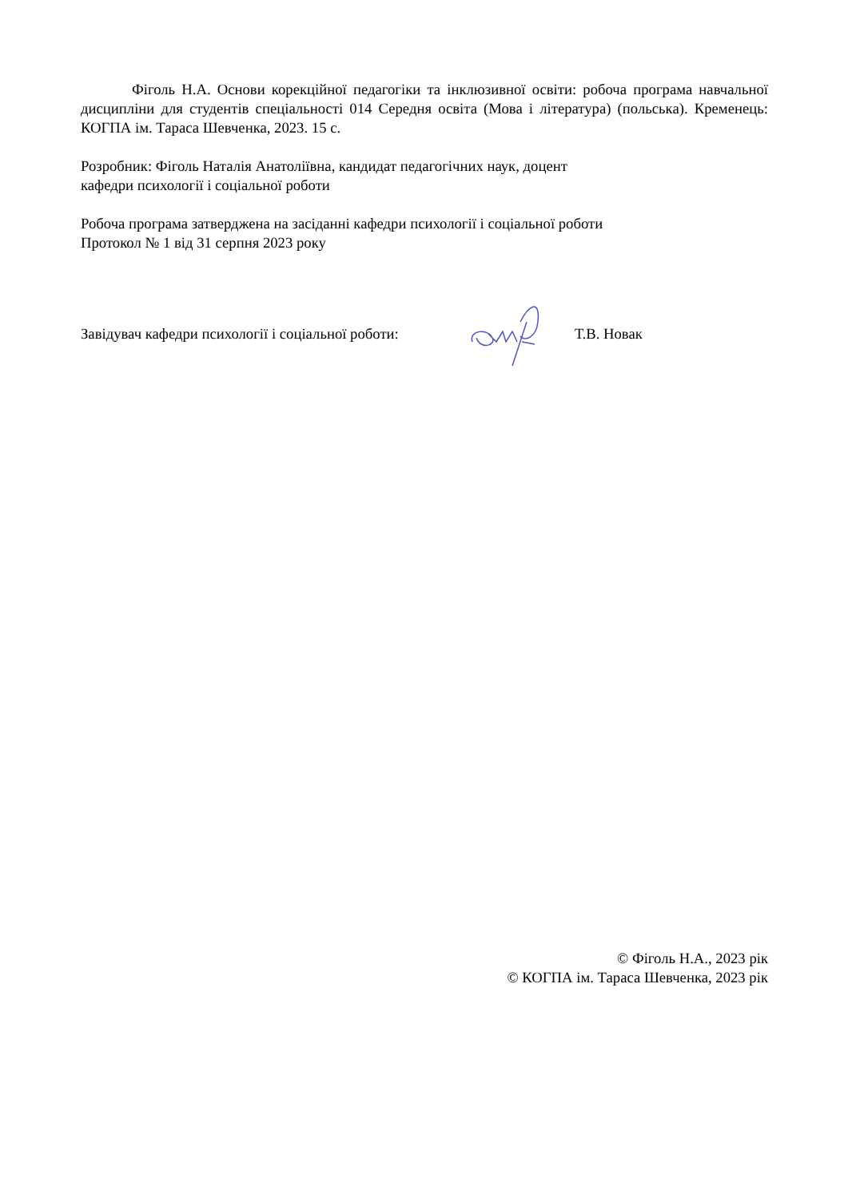Фіголь Н.А. Основи корекційної педагогіки та інклюзивної освіти: робоча програма навчальної дисципліни для студентів спеціальності 014 Середня освіта (Мова і література) (польська). Кременець: КОГПА ім. Тараса Шевченка, 2023. 15 с.
Розробник: Фіголь Наталія Анатоліївна, кандидат педагогічних наук, доцент
кафедри психології і соціальної роботи
Робоча програма затверджена на засіданні кафедри психології і соціальної роботи
Протокол № 1 від 31 серпня 2023 року
Завідувач кафедри психології і соціальної роботи: Т.В. Новак
© Фіголь Н.А., 2023 рік
© КОГПА ім. Тараса Шевченка, 2023 рік